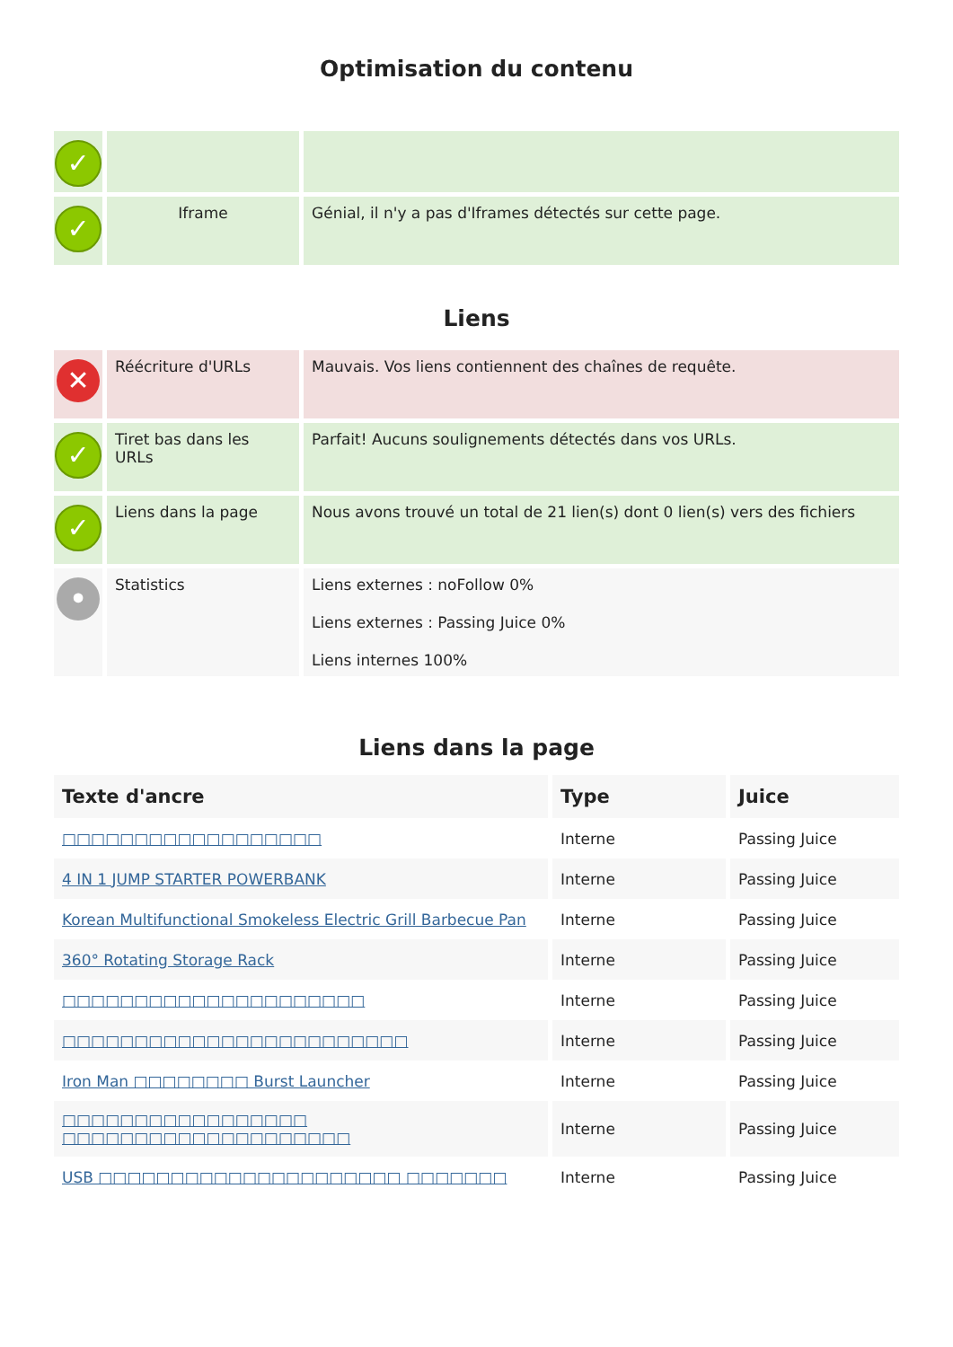Optimisation du contenu
| ✓ | | |
| ✓ | Iframe | Génial, il n'y a pas d'Iframes détectés sur cette page. |
Liens
| ✕ | Réécriture d'URLs | Mauvais. Vos liens contiennent des chaînes de requête. |
| ✓ | Tiret bas dans les URLs | Parfait! Aucuns soulignements détectés dans vos URLs. |
| ✓ | Liens dans la page | Nous avons trouvé un total de 21 lien(s) dont 0 lien(s) vers des fichiers |
| • | Statistics | Liens externes : noFollow 0% Liens externes : Passing Juice 0% Liens internes 100% |
Liens dans la page
| Texte d'ancre | Type | Juice |
| --- | --- | --- |
| □□□□□□□□□□□□□□□□□□ | Interne | Passing Juice |
| 4 IN 1 JUMP STARTER POWERBANK | Interne | Passing Juice |
| Korean Multifunctional Smokeless Electric Grill Barbecue Pan | Interne | Passing Juice |
| 360° Rotating Storage Rack | Interne | Passing Juice |
| □□□□□□□□□□□□□□□□□□□□□ | Interne | Passing Juice |
| □□□□□□□□□□□□□□□□□□□□□□□□ | Interne | Passing Juice |
| Iron Man □□□□□□□□ Burst Launcher | Interne | Passing Juice |
| □□□□□□□□□□□□□□□□□ □□□□□□□□□□□□□□□□□□□□ | Interne | Passing Juice |
| USB □□□□□□□□□□□□□□□□□□□□□ □□□□□□□ | Interne | Passing Juice |